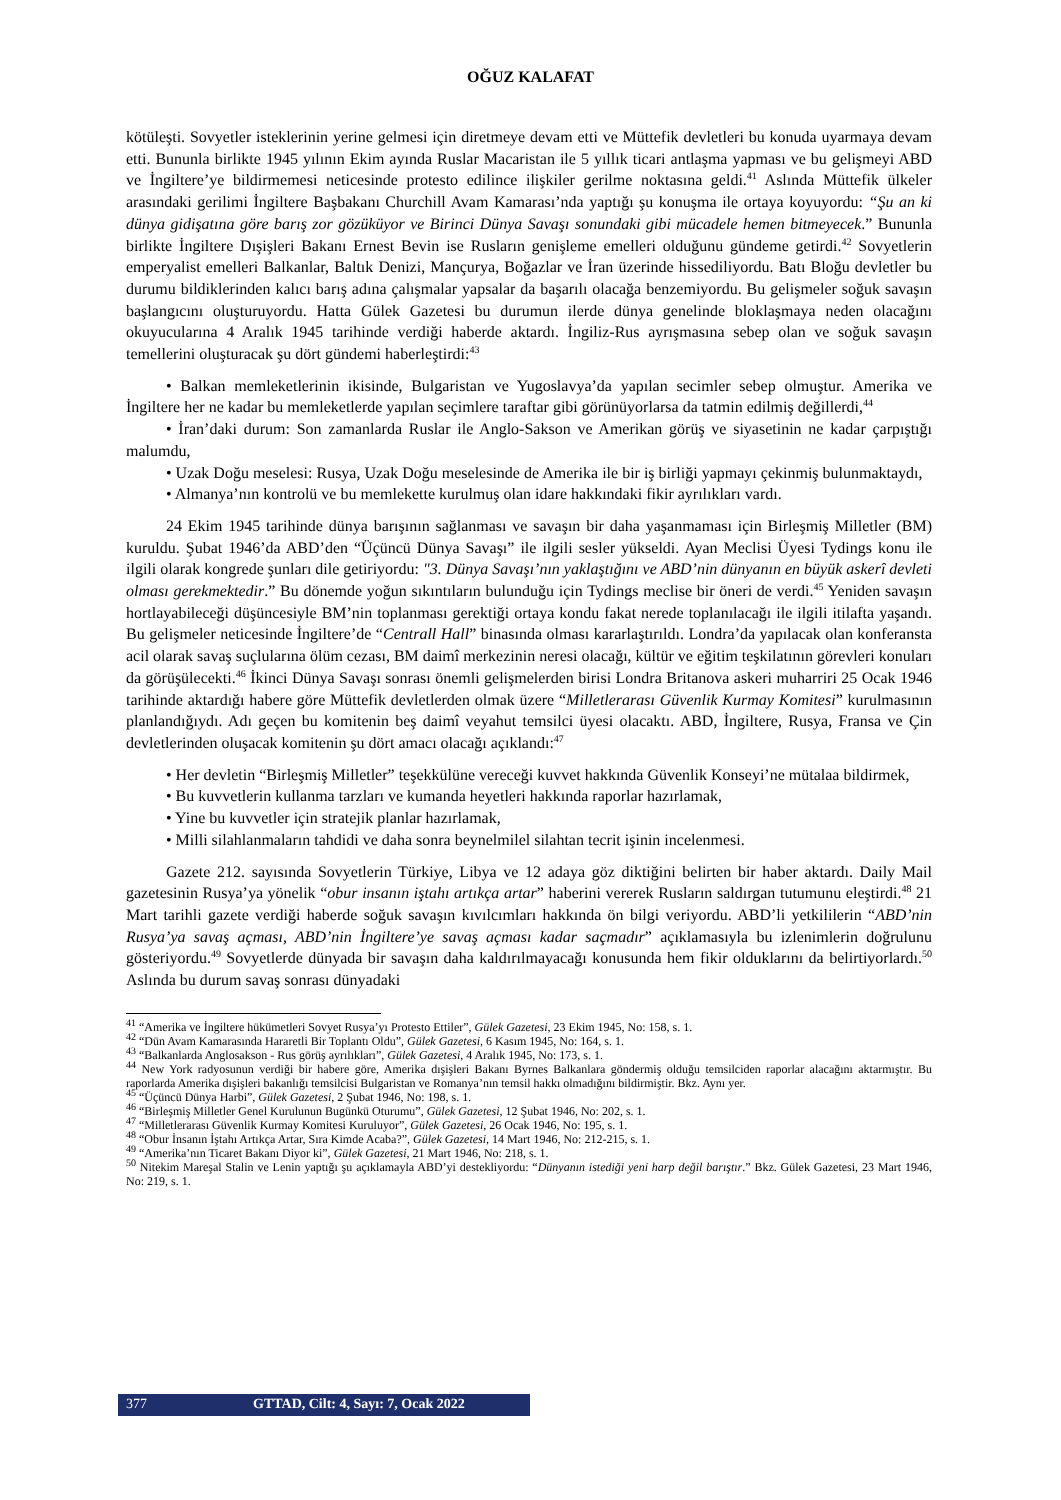OĞUZ KALAFAT
kötüleşti. Sovyetler isteklerinin yerine gelmesi için diretmeye devam etti ve Müttefik devletleri bu konuda uyarmaya devam etti. Bununla birlikte 1945 yılının Ekim ayında Ruslar Macaristan ile 5 yıllık ticari antlaşma yapması ve bu gelişmeyi ABD ve İngiltere’ye bildirmemesi neticesinde protesto edilince ilişkiler gerilme noktasına geldi.<sup>41</sup> Aslında Müttefik ülkeler arasındaki gerilimi İngiltere Başbakanı Churchill Avam Kamarası’nda yaptığı şu konuşma ile ortaya koyuyordu: “Şu an ki dünya gidişatına göre barış zor gözüküyor ve Birinci Dünya Savaşı sonundaki gibi mücadele hemen bitmeyecek.” Bununla birlikte İngiltere Dışişleri Bakanı Ernest Bevin ise Rusların genişleme emelleri olduğunu gündeme getirdi.<sup>42</sup> Sovyetlerin emperyalist emelleri Balkanlar, Baltık Denizi, Mançurya, Boğazlar ve İran üzerinde hissediliyordu. Batı Bloğu devletler bu durumu bildiklerinden kalıcı barış adına çalışmalar yapsalar da başarılı olacağa benzemiyordu. Bu gelişmeler soğuk savaşın başlangıcını oluşturuyordu. Hatta Gülek Gazetesi bu durumun ilerde dünya genelinde bloklaşmaya neden olacağını okuyucularına 4 Aralık 1945 tarihinde verdiği haberde aktardı. İngiliz-Rus ayrışmasına sebep olan ve soğuk savaşın temellerini oluşturacak şu dört gündemi haberleştirdi:<sup>43</sup>
• Balkan memleketlerinin ikisinde, Bulgaristan ve Yugoslavya’da yapılan secimler sebep olmuştur. Amerika ve İngiltere her ne kadar bu memleketlerde yapılan seçimlere taraftar gibi görünüyorlarsa da tatmin edilmiş değillerdi,<sup>44</sup>
• İran’daki durum: Son zamanlarda Ruslar ile Anglo-Sakson ve Amerikan görüş ve siyasetinin ne kadar çarpıştığı malumdu,
• Uzak Doğu meselesi: Rusya, Uzak Doğu meselesinde de Amerika ile bir iş birliği yapmayı çekinmiş bulunmaktaydı,
• Almanya’nın kontrolü ve bu memlekette kurulmuş olan idare hakkındaki fikir ayrılıkları vardı.
24 Ekim 1945 tarihinde dünya barışının sağlanması ve savaşın bir daha yaşanmaması için Birleşmiş Milletler (BM) kuruldu. Şubat 1946’da ABD’den “Üçüncü Dünya Savaşı” ile ilgili sesler yükseldi. Ayan Meclisi Üyesi Tydings konu ile ilgili olarak kongrede şunları dile getiriyordu: "3. Dünya Savaşı’nın yaklaştığını ve ABD’nin dünyanın en büyük askerî devleti olması gerekmektedir.” Bu dönemde yoğun sıkıntıların bulunduğu için Tydings meclise bir öneri de verdi.<sup>45</sup> Yeniden savaşın hortlayabileceği düşüncesiyle BM’nin toplanması gerektiği ortaya kondu fakat nerede toplanılacağı ile ilgili itilafta yaşandı. Bu gelişmeler neticesinde İngiltere’de “Centrall Hall” binasında olması kararlaştırıldı. Londra’da yapılacak olan konferansta acil olarak savaş suçlularına ölüm cezası, BM daimî merkezinin neresi olacağı, kültür ve eğitim teşkilatının görevleri konuları da görüşülecekti.<sup>46</sup> İkinci Dünya Savaşı sonrası önemli gelişmelerden birisi Londra Britanova askeri muharriri 25 Ocak 1946 tarihinde aktardığı habere göre Müttefik devletlerden olmak üzere “Milletlerarası Güvenlik Kurmay Komitesi” kurulmasının planlandığıydı. Adı geçen bu komitenin beş daimî veyahut temsilci üyesi olacaktı. ABD, İngiltere, Rusya, Fransa ve Çin devletlerinden oluşacak komitenin şu dört amacı olacağı açıklandı:<sup>47</sup>
• Her devletin “Birleşmiş Milletler” teşekkülüne vereceği kuvvet hakkında Güvenlik Konseyi’ne mütalaa bildirmek,
• Bu kuvvetlerin kullanma tarzları ve kumanda heyetleri hakkında raporlar hazırlamak,
• Yine bu kuvvetler için stratejik planlar hazırlamak,
• Milli silahlanmaların tahdidi ve daha sonra beynelmilel silahtan tecrit işinin incelenmesi.
Gazete 212. sayısında Sovyetlerin Türkiye, Libya ve 12 adaya göz diktiğini belirten bir haber aktardı. Daily Mail gazetesinin Rusya’ya yönelik “obur insanın iştahı artıkça artar” haberini vererek Rusların saldırgan tutumunu eleştirdi.<sup>48</sup> 21 Mart tarihli gazete verdiği haberde soğuk savaşın kıvılcımları hakkında ön bilgi veriyordu. ABD’li yetkililerin “ABD’nin Rusya’ya savaş açması, ABD’nin İngiltere’ye savaş açması kadar saçmadır” açıklamasıyla bu izlenimlerin doğrulunu gösteriyordu.<sup>49</sup> Sovyetlerde dünyada bir savaşın daha kaldırılmayacağı konusunda hem fikir olduklarını da belirtiyorlardı.<sup>50</sup> Aslında bu durum savaş sonrası dünyadaki
<sup>41</sup> “Amerika ve İngiltere hükümetleri Sovyet Rusya’yı Protesto Ettiler”, Gülek Gazetesi, 23 Ekim 1945, No: 158, s. 1.
<sup>42</sup> “Dün Avam Kamarasında Hararetli Bir Toplantı Oldu”, Gülek Gazetesi, 6 Kasım 1945, No: 164, s. 1.
<sup>43</sup> “Balkanlarda Anglosakson - Rus görüş ayrılıkları”, Gülek Gazetesi, 4 Aralık 1945, No: 173, s. 1.
<sup>44</sup> New York radyosunun verdiği bir habere göre, Amerika dışişleri Bakanı Byrnes Balkanlara göndermiş olduğu temsilciden raporlar alacağını aktarmıştır. Bu raporlarda Amerika dışişleri bakanlığı temsilcisi Bulgaristan ve Romanya’nın temsil hakkı olmadığını bildirmiştir. Bkz. Aynı yer.
<sup>45</sup> “Üçüncü Dünya Harbi”, Gülek Gazetesi, 2 Şubat 1946, No: 198, s. 1.
<sup>46</sup> “Birleşmiş Milletler Genel Kurulunun Bugünkü Oturumu”, Gülek Gazetesi, 12 Şubat 1946, No: 202, s. 1.
<sup>47</sup> “Milletlerarası Güvenlik Kurmay Komitesi Kuruluyor”, Gülek Gazetesi, 26 Ocak 1946, No: 195, s. 1.
<sup>48</sup> “Obur İnsanın İştahı Artıkça Artar, Sıra Kimde Acaba?”, Gülek Gazetesi, 14 Mart 1946, No: 212-215, s. 1.
<sup>49</sup> “Amerika’nın Ticaret Bakanı Diyor ki”, Gülek Gazetesi, 21 Mart 1946, No: 218, s. 1.
<sup>50</sup> Nitekim Mareşal Stalin ve Lenin yaptığı şu açıklamayla ABD’yi destekliyordu: “Dünyanın istediği yeni harp değil barıştır.” Bkz. Gülek Gazetesi, 23 Mart 1946, No: 219, s. 1.
377 GTTAD, Cilt: 4, Sayı: 7, Ocak 2022